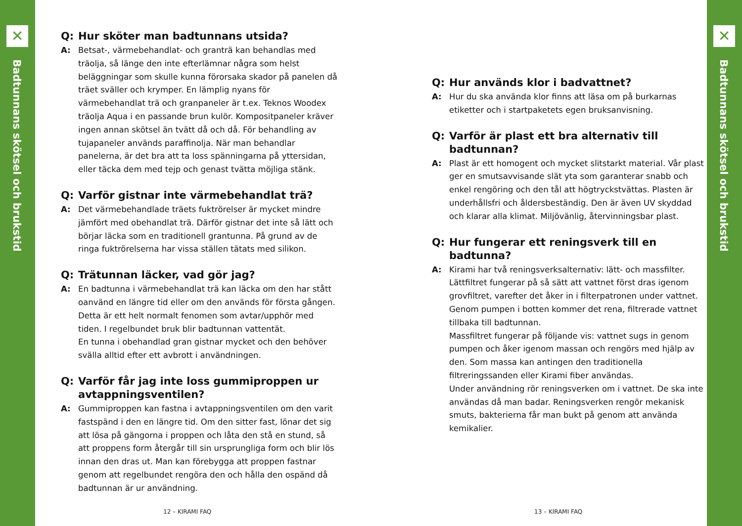✕
Badtunnans skötsel och brukstid
✕
Badtunnans skötsel och brukstid
Q: Hur sköter man badtunnans utsida?
A: Betsat-, värmebehandlat- och granträ kan behandlas med träolja, så länge den inte efterlämnar några som helst beläggningar som skulle kunna förorsaka skador på panelen då träet sväller och krymper. En lämplig nyans för värmebehandlat trä och granpaneler är t.ex. Teknos Woodex träolja Aqua i en passande brun kulör. Kompositpaneler kräver ingen annan skötsel än tvätt då och då. För behandling av tujapaneler används paraffinolja. När man behandlar panelerna, är det bra att ta loss spänningarna på yttersidan, eller täcka dem med tejp och genast tvätta möjliga stänk.
Q: Varför gistnar inte värmebehandlat trä?
A: Det värmebehandlade träets fuktrörelser är mycket mindre jämfört med obehandlat trä. Därför gistnar det inte så lätt och börjar läcka som en traditionell grantunna. På grund av de ringa fuktrörelserna har vissa ställen tätats med silikon.
Q: Trätunnan läcker, vad gör jag?
A: En badtunna i värmebehandlat trä kan läcka om den har stått oanvänd en längre tid eller om den används för första gången. Detta är ett helt normalt fenomen som avtar/upphör med tiden. I regelbundet bruk blir badtunnan vattentät.
En tunna i obehandlad gran gistnar mycket och den behöver svälla alltid efter ett avbrott i användningen.
Q: Varför får jag inte loss gummiproppen ur avtappningsventilen?
A: Gummiproppen kan fastna i avtappningsventilen om den varit fastspänd i den en längre tid. Om den sitter fast, lönar det sig att lösa på gängorna i proppen och låta den stå en stund, så att proppens form återgår till sin ursprungliga form och blir lös innan den dras ut. Man kan förebygga att proppen fastnar genom att regelbundet rengöra den och hålla den ospänd då badtunnan är ur användning.
12 – KIRAMI FAQ
Q: Hur används klor i badvattnet?
A: Hur du ska använda klor finns att läsa om på burkarnas etiketter och i startpaketets egen bruksanvisning.
Q: Varför är plast ett bra alternativ till badtunnan?
A: Plast är ett homogent och mycket slitstarkt material. Vår plast ger en smutsavvisande slät yta som garanterar snabb och enkel rengöring och den tål att högtryckstvättas. Plasten är underhållsfri och åldersbeständig. Den är även UV skyddad och klarar alla klimat. Miljövänlig, återvinningsbar plast.
Q: Hur fungerar ett reningsverk till en badtunna?
A: Kirami har två reningsverksalternativ: lätt- och massfilter. Lättfiltret fungerar på så sätt att vattnet först dras igenom grovfiltret, varefter det åker in i filterpatronen under vattnet. Genom pumpen i botten kommer det rena, filtrerade vattnet tillbaka till badtunnan.
Massfiltret fungerar på följande vis: vattnet sugs in genom pumpen och åker igenom massan och rengörs med hjälp av den. Som massa kan antingen den traditionella filtreringssanden eller Kirami fiber användas.
Under användning rör reningsverken om i vattnet. De ska inte användas då man badar. Reningsverken rengör mekanisk smuts, bakterierna får man bukt på genom att använda kemikalier.
13 – KIRAMI FAQ